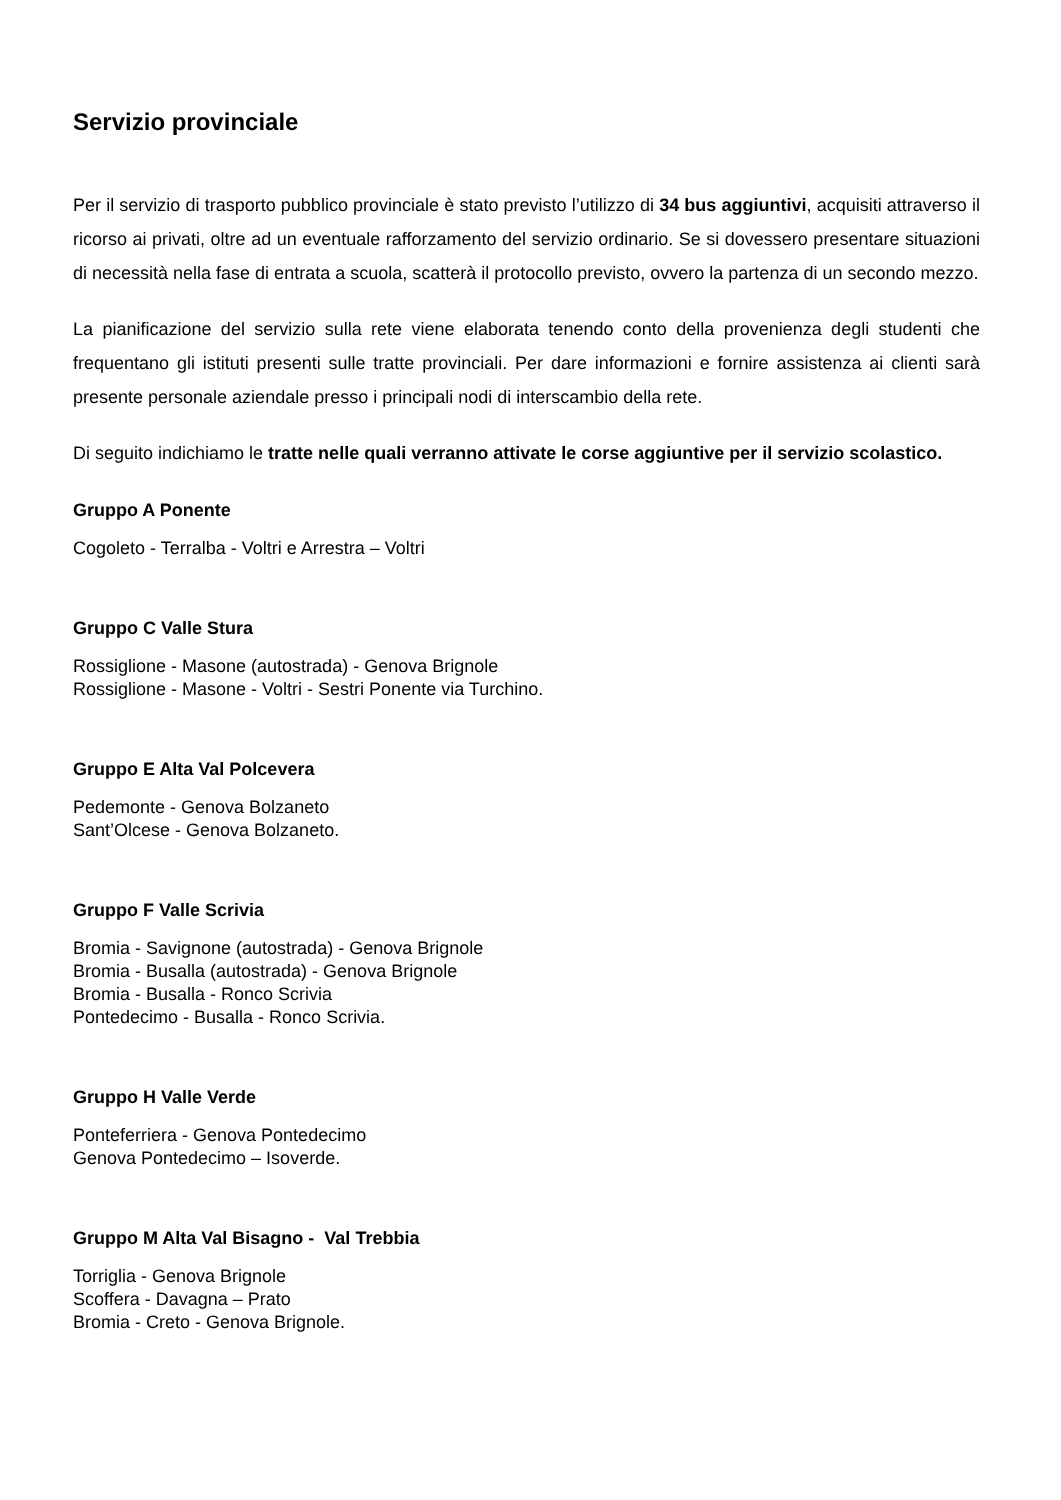Servizio provinciale
Per il servizio di trasporto pubblico provinciale è stato previsto l’utilizzo di 34 bus aggiuntivi, acquisiti attraverso il ricorso ai privati, oltre ad un eventuale rafforzamento del servizio ordinario. Se si dovessero presentare situazioni di necessità nella fase di entrata a scuola, scatterà il protocollo previsto, ovvero la partenza di un secondo mezzo.
La pianificazione del servizio sulla rete viene elaborata tenendo conto della provenienza degli studenti che frequentano gli istituti presenti sulle tratte provinciali. Per dare informazioni e fornire assistenza ai clienti sarà presente personale aziendale presso i principali nodi di interscambio della rete.
Di seguito indichiamo le tratte nelle quali verranno attivate le corse aggiuntive per il servizio scolastico.
Gruppo A Ponente
Cogoleto - Terralba - Voltri e Arrestra – Voltri
Gruppo C Valle Stura
Rossiglione - Masone (autostrada) - Genova Brignole
Rossiglione - Masone - Voltri - Sestri Ponente via Turchino.
Gruppo E Alta Val Polcevera
Pedemonte - Genova Bolzaneto
Sant’Olcese - Genova Bolzaneto.
Gruppo F Valle Scrivia
Bromia - Savignone (autostrada) - Genova Brignole
Bromia - Busalla (autostrada) - Genova Brignole
Bromia - Busalla - Ronco Scrivia
Pontedecimo - Busalla - Ronco Scrivia.
Gruppo H Valle Verde
Ponteferriera - Genova Pontedecimo
Genova Pontedecimo – Isoverde.
Gruppo M Alta Val Bisagno - Val Trebbia
Torriglia - Genova Brignole
Scoffera - Davagna – Prato
Bromia - Creto - Genova Brignole.